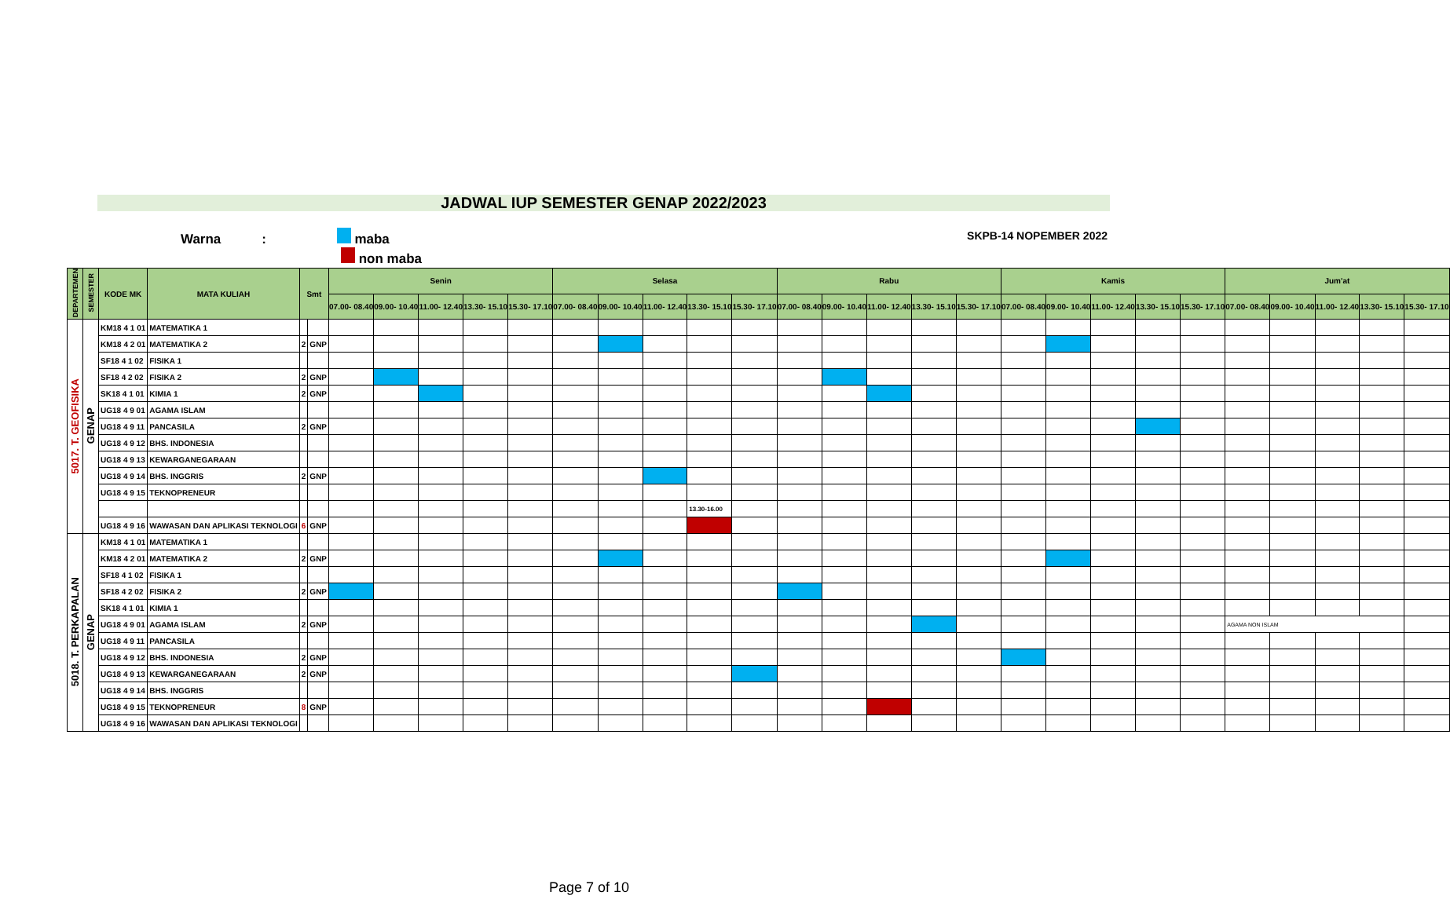JADWAL IUP SEMESTER GENAP 2022/2023
Warna : maba
non maba
SKPB-14 NOPEMBER 2022
| DEPARTEMEN | SEMESTER | KODE MK | MATA KULIAH | Smt | | Senin | | | | | Selasa | | | | | Rabu | | | | | Kamis | | | | | Jum'at | | | | |
| --- | --- | --- | --- | --- | --- | --- | --- | --- | --- | --- | --- | --- | --- | --- | --- | --- | --- | --- | --- | --- | --- | --- | --- | --- | --- | --- | --- | --- | --- | --- |
| | | | | | | 07.00- 08.40 | 09.00- 10.40 | 11.00- 12.40 | 13.30- 15.10 | 15.30- 17.10 | 07.00- 08.40 | 09.00- 10.40 | 11.00- 12.40 | 13.30- 15.10 | 15.30- 17.10 | 07.00- 08.40 | 09.00- 10.40 | 11.00- 12.40 | 13.30- 15.10 | 15.30- 17.10 | 07.00- 08.40 | 09.00- 10.40 | 11.00- 12.40 | 13.30- 15.10 | 15.30- 17.10 | 07.00- 08.40 | 09.00- 10.40 | 11.00- 12.40 | 13.30- 15.10 | 15.30- 17.10 |
| 5017. T. GEOFISIKA | GENAP | KM18 4 1 01 | MATEMATIKA 1 | | | | | | | | | | | | | | | | | | | | | | | | | | | |
| | | KM18 4 2 01 | MATEMATIKA 2 | 2 | GNP | | | | | | | | | | | | | | | | | | | | | | | | | |
| | | SF18 4 1 02 | FISIKA 1 | | | | | | | | | | | | | | | | | | | | | | | | | | | |
| | | SF18 4 2 02 | FISIKA 2 | 2 | GNP | | | | | | | | | | | | | | | | | | | | | | | | | |
| | | SK18 4 1 01 | KIMIA 1 | 2 | GNP | | | | | | | | | | | | | | | | | | | | | | | | | |
| | | UG18 4 9 01 | AGAMA ISLAM | | | | | | | | | | | | | | | | | | | | | | | | | | | |
| | | UG18 4 9 11 | PANCASILA | 2 | GNP | | | | | | | | | | | | | | | | | | | | | | | | | |
| | | UG18 4 9 12 | BHS. INDONESIA | | | | | | | | | | | | | | | | | | | | | | | | | | | |
| | | UG18 4 9 13 | KEWARGANEGARAAN | | | | | | | | | | | | | | | | | | | | | | | | | | | |
| | | UG18 4 9 14 | BHS. INGGRIS | 2 | GNP | | | | | | | | | | | | | | | | | | | | | | | | | |
| | | UG18 4 9 15 | TEKNOPRENEUR | | | | | | | | | | | | | | | | | | | | | | | | | | | |
| | | | | | | | | | | | | | | 13.30-16.00 | | | | | | | | | | | | | | | | |
| | | UG18 4 9 16 | WAWASAN DAN APLIKASI TEKNOLOGI | 6 | GNP | | | | | | | | | | | | | | | | | | | | | | | | | |
| 5018. T. PERKAPALAN | GENAP | KM18 4 1 01 | MATEMATIKA 1 | | | | | | | | | | | | | | | | | | | | | | | | | | | |
| | | KM18 4 2 01 | MATEMATIKA 2 | 2 | GNP | | | | | | | | | | | | | | | | | | | | | | | | | |
| | | SF18 4 1 02 | FISIKA 1 | | | | | | | | | | | | | | | | | | | | | | | | | | | |
| | | SF18 4 2 02 | FISIKA 2 | 2 | GNP | | | | | | | | | | | | | | | | | | | | | | | | | |
| | | SK18 4 1 01 | KIMIA 1 | | | | | | | | | | | | | | | | | | | | | | | | | | | |
| | | UG18 4 9 01 | AGAMA ISLAM | 2 | GNP | | | | | | | | | | | | | | | | | | | | | AGAMA NON ISLAM | | | | |
| | | UG18 4 9 11 | PANCASILA | | | | | | | | | | | | | | | | | | | | | | | | | | | |
| | | UG18 4 9 12 | BHS. INDONESIA | 2 | GNP | | | | | | | | | | | | | | | | | | | | | | | | | |
| | | UG18 4 9 13 | KEWARGANEGARAAN | 2 | GNP | | | | | | | | | | | | | | | | | | | | | | | | | |
| | | UG18 4 9 14 | BHS. INGGRIS | | | | | | | | | | | | | | | | | | | | | | | | | | | |
| | | UG18 4 9 15 | TEKNOPRENEUR | 8 | GNP | | | | | | | | | | | | | | | | | | | | | | | | | |
| | | UG18 4 9 16 | WAWASAN DAN APLIKASI TEKNOLOGI | | | | | | | | | | | | | | | | | | | | | | | | | | | |
Page 7 of 10